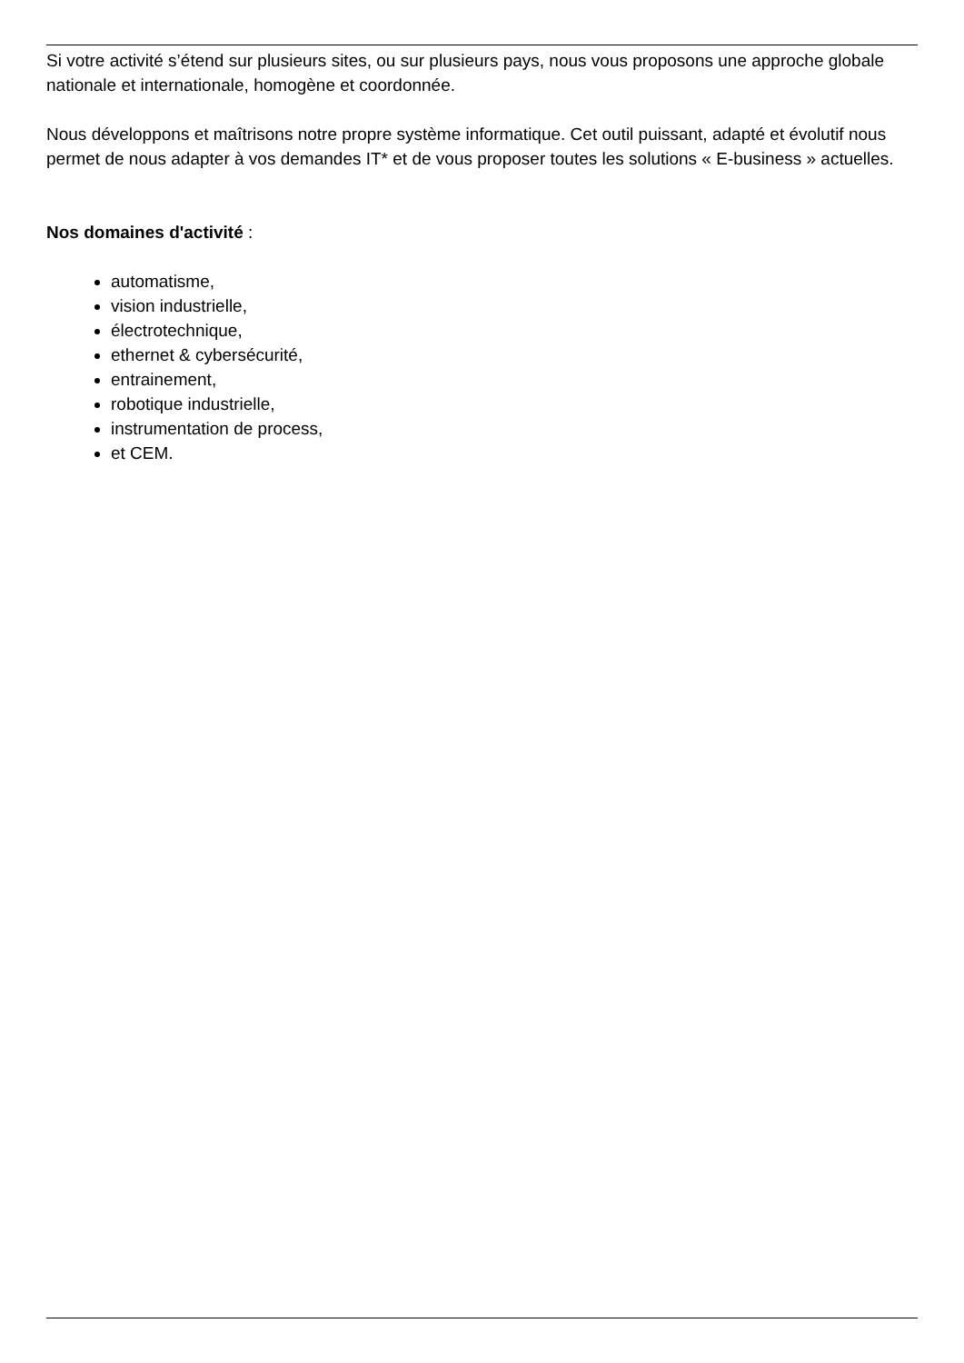Si votre activité s’étend sur plusieurs sites, ou sur plusieurs pays, nous vous proposons une approche globale nationale et internationale, homogène et coordonnée.
Nous développons et maîtrisons notre propre système informatique. Cet outil puissant, adapté et évolutif nous permet de nous adapter à vos demandes IT* et de vous proposer toutes les solutions « E-business » actuelles.
Nos domaines d'activité :
automatisme,
vision industrielle,
électrotechnique,
ethernet & cybersécurité,
entrainement,
robotique industrielle,
instrumentation de process,
et CEM.